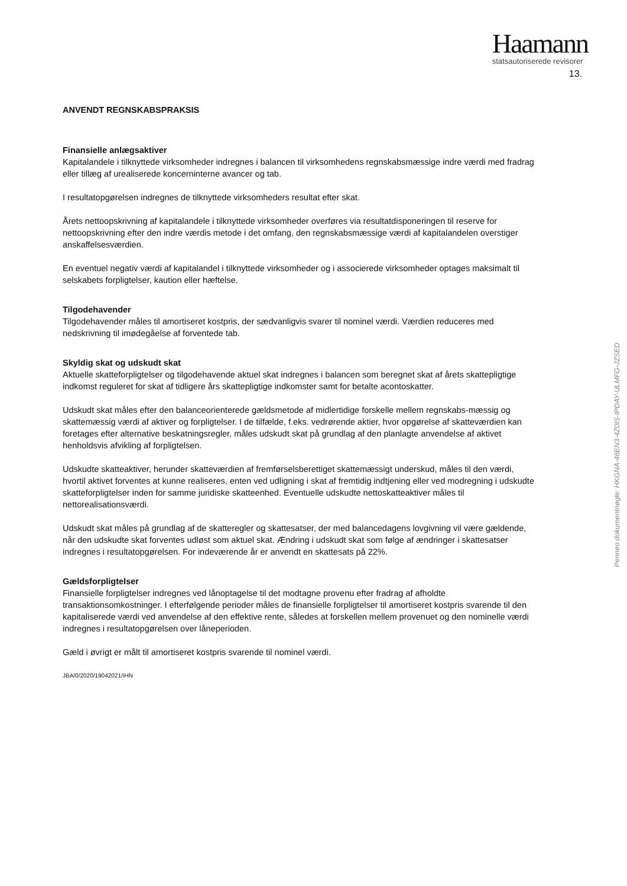Haamann
statsautoriserede revisorer
13.
Penneo dokumentnøgle: HKGNA-46EN3-4Z0IS-IPDAY-ULMFG-JZSED
ANVENDT REGNSKABSPRAKSIS
Finansielle anlægsaktiver
Kapitalandele i tilknyttede virksomheder indregnes i balancen til virksomhedens regnskabsmæssige indre værdi med fradrag eller tillæg af urealiserede koncerninterne avancer og tab.
I resultatopgørelsen indregnes de tilknyttede virksomheders resultat efter skat.
Årets nettoopskrivning af kapitalandele i tilknyttede virksomheder overføres via resultatdisponeringen til reserve for nettoopskrivning efter den indre værdis metode i det omfang, den regnskabsmæssige værdi af kapitalandelen overstiger anskaffelsesværdien.
En eventuel negativ værdi af kapitalandel i tilknyttede virksomheder og i associerede virksomheder optages maksimalt til selskabets forpligtelser, kaution eller hæftelse.
Tilgodehavender
Tilgodehavender måles til amortiseret kostpris, der sædvanligvis svarer til nominel værdi. Værdien reduceres med nedskrivning til imødegåelse af forventede tab.
Skyldig skat og udskudt skat
Aktuelle skatteforpligtelser og tilgodehavende aktuel skat indregnes i balancen som beregnet skat af årets skattepligtige indkomst reguleret for skat af tidligere års skattepligtige indkomster samt for betalte acontoskatter.
Udskudt skat måles efter den balanceorienterede gældsmetode af midlertidige forskelle mellem regnskabs-mæssig og skattemæssig værdi af aktiver og forpligtelser. I de tilfælde, f.eks. vedrørende aktier, hvor opgørelse af skatteværdien kan foretages efter alternative beskatningsregler, måles udskudt skat på grundlag af den planlagte anvendelse af aktivet henholdsvis afvikling af forpligtelsen.
Udskudte skatteaktiver, herunder skatteværdien af fremførselsberettiget skattemæssigt underskud, måles til den værdi, hvortil aktivet forventes at kunne realiseres, enten ved udligning i skat af fremtidig indtjening eller ved modregning i udskudte skatteforpligtelser inden for samme juridiske skatteenhed. Eventuelle udskudte nettoskatteaktiver måles til nettorealisationsværdi.
Udskudt skat måles på grundlag af de skatteregler og skattesatser, der med balancedagens lovgivning vil være gældende, når den udskudte skat forventes udløst som aktuel skat. Ændring i udskudt skat som følge af ændringer i skattesatser indregnes i resultatopgørelsen. For indeværende år er anvendt en skattesats på 22%.
Gældsforpligtelser
Finansielle forpligtelser indregnes ved lånoptagelse til det modtagne provenu efter fradrag af afholdte transaktionsomkostninger. I efterfølgende perioder måles de finansielle forpligtelser til amortiseret kostpris svarende til den kapitaliserede værdi ved anvendelse af den effektive rente, således at forskellen mellem provenuet og den nominelle værdi indregnes i resultatopgørelsen over låneperioden.
Gæld i øvrigt er målt til amortiseret kostpris svarende til nominel værdi.
JBA/0/2020/19042021/IHN